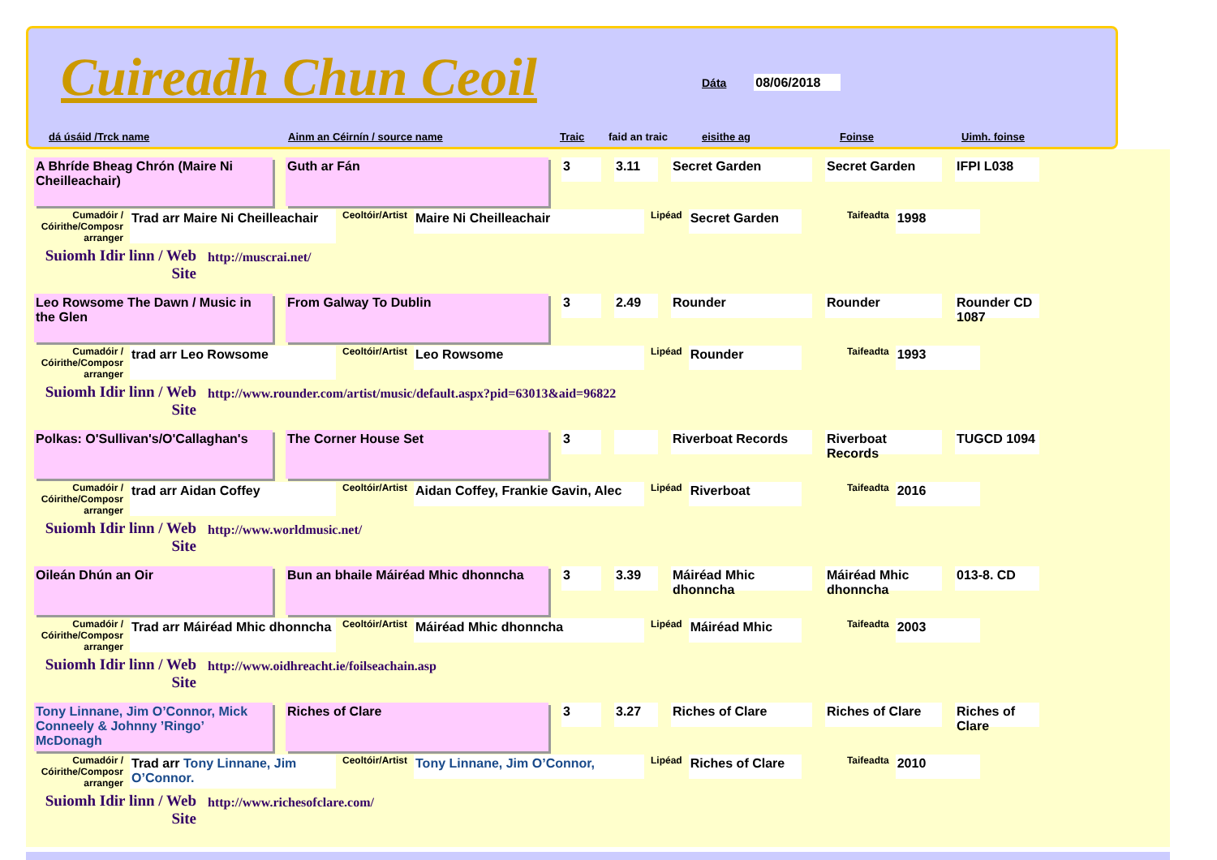Cuireadh Chun Ceoil Dáta 08/06/2018
dá úsáid /Trck name Ainm an Céirnín / source name Traic faid an traic eisithe ag Foinse Uimh. foinse
A Bhríde Bheag Chrón (Maire Ni Cheilleachair)
Guth ar Fán
3 3.11 Secret Garden Secret Garden IFPI L038
Cumadóir / Cóirithe/Composr arranger
Trad arr Maire Ni Cheilleachair
Ceoltóir/Artist
Maire Ni Cheilleachair
Lipéad
Secret Garden
Taifeadta
1998
Suiomh Idir linn / Web Site
http://muscrai.net/
Leo Rowsome The Dawn / Music in the Glen
From Galway To Dublin
3 2.49 Rounder Rounder Rounder CD 1087
Cumadóir / Cóirithe/Composr arranger
trad arr Leo Rowsome
Ceoltóir/Artist
Leo Rowsome
Lipéad
Rounder
Taifeadta
1993
Suiomh Idir linn / Web Site
http://www.rounder.com/artist/music/default.aspx?pid=63013&aid=96822
Polkas: O'Sullivan's/O'Callaghan's
The Corner House Set
3 Riverboat Records Riverboat Records
TUGCD 1094
Cumadóir / Cóirithe/Composr arranger
trad arr Aidan Coffey
Ceoltóir/Artist
Aidan Coffey, Frankie Gavin, Alec
Lipéad
Riverboat
Taifeadta
2016
Suiomh Idir linn / Web Site
http://www.worldmusic.net/
Oileán Dhún an Oir Bun an bhaile Máiréad Mhic dhonncha
3 3.39 Máiréad Mhic dhonncha
Máiréad Mhic dhonncha
013-8. CD
Cumadóir / Cóirithe/Composr arranger
Trad arr Máiréad Mhic dhonncha
Ceoltóir/Artist
Máiréad Mhic dhonncha
Lipéad
Máiréad Mhic
Taifeadta
2003
Suiomh Idir linn / Web Site
http://www.oidhreacht.ie/foilseachain.asp
Tony Linnane, Jim O’Connor, Mick Conneely & Johnny ’Ringo’ McDonagh
Riches of Clare
3 3.27 Riches of Clare Riches of Clare
Riches of Clare
Cumadóir / Cóirithe/Composr arranger
Trad arr Tony Linnane, Jim O’Connor.
Ceoltóir/Artist
Tony Linnane, Jim O’Connor,
Lipéad
Riches of Clare
Taifeadta
2010
Suiomh Idir linn / Web Site
http://www.richesofclare.com/